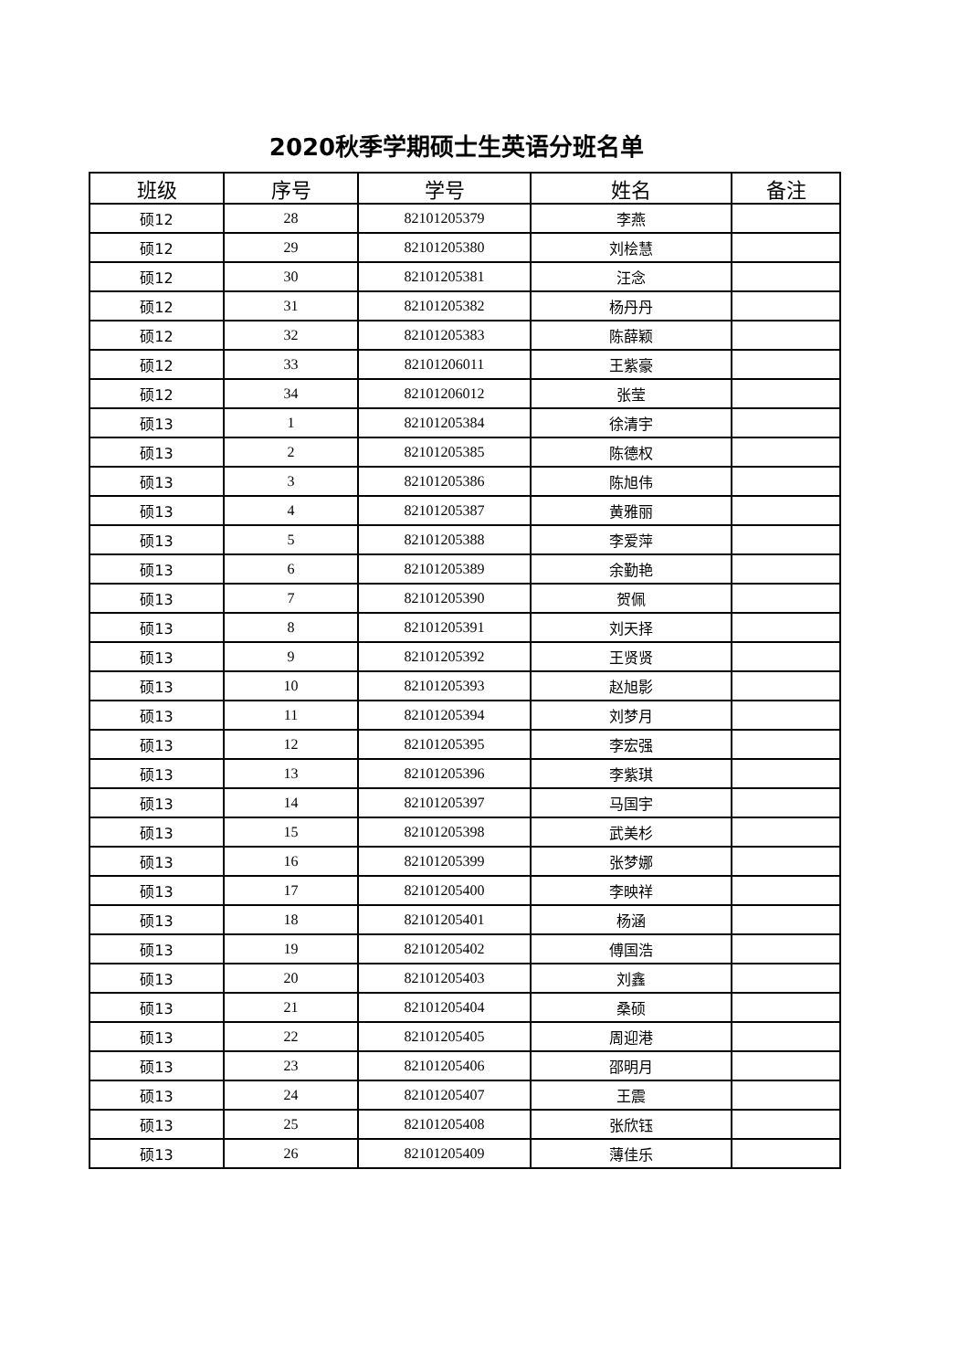2020秋季学期硕士生英语分班名单
| 班级 | 序号 | 学号 | 姓名 | 备注 |
| --- | --- | --- | --- | --- |
| 硕12 | 28 | 82101205379 | 李燕 | |
| 硕12 | 29 | 82101205380 | 刘桧慧 | |
| 硕12 | 30 | 82101205381 | 汪念 | |
| 硕12 | 31 | 82101205382 | 杨丹丹 | |
| 硕12 | 32 | 82101205383 | 陈薛颖 | |
| 硕12 | 33 | 82101206011 | 王紫豪 | |
| 硕12 | 34 | 82101206012 | 张莹 | |
| 硕13 | 1 | 82101205384 | 徐清宇 | |
| 硕13 | 2 | 82101205385 | 陈德权 | |
| 硕13 | 3 | 82101205386 | 陈旭伟 | |
| 硕13 | 4 | 82101205387 | 黄雅丽 | |
| 硕13 | 5 | 82101205388 | 李爱萍 | |
| 硕13 | 6 | 82101205389 | 余勤艳 | |
| 硕13 | 7 | 82101205390 | 贺佩 | |
| 硕13 | 8 | 82101205391 | 刘天择 | |
| 硕13 | 9 | 82101205392 | 王贤贤 | |
| 硕13 | 10 | 82101205393 | 赵旭影 | |
| 硕13 | 11 | 82101205394 | 刘梦月 | |
| 硕13 | 12 | 82101205395 | 李宏强 | |
| 硕13 | 13 | 82101205396 | 李紫琪 | |
| 硕13 | 14 | 82101205397 | 马国宇 | |
| 硕13 | 15 | 82101205398 | 武美杉 | |
| 硕13 | 16 | 82101205399 | 张梦娜 | |
| 硕13 | 17 | 82101205400 | 李映祥 | |
| 硕13 | 18 | 82101205401 | 杨涵 | |
| 硕13 | 19 | 82101205402 | 傅国浩 | |
| 硕13 | 20 | 82101205403 | 刘鑫 | |
| 硕13 | 21 | 82101205404 | 桑硕 | |
| 硕13 | 22 | 82101205405 | 周迎港 | |
| 硕13 | 23 | 82101205406 | 邵明月 | |
| 硕13 | 24 | 82101205407 | 王震 | |
| 硕13 | 25 | 82101205408 | 张欣钰 | |
| 硕13 | 26 | 82101205409 | 薄佳乐 | |